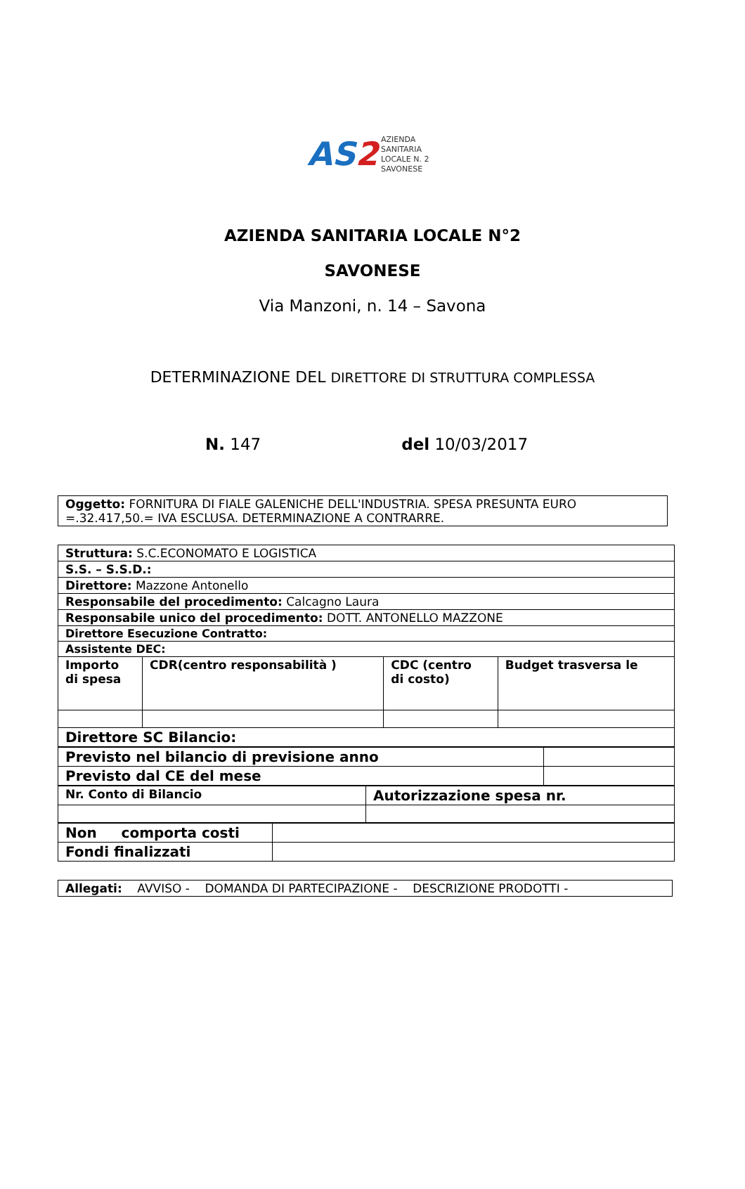AS2
AZIENDA
SANITARIA
LOCALE N. 2
SAVONESE
AZIENDA SANITARIA LOCALE N°2
SAVONESE
Via Manzoni, n. 14 – Savona
DETERMINAZIONE DEL DIRETTORE DI STRUTTURA COMPLESSA
N. 147 del 10/03/2017
| Oggetto: FORNITURA DI FIALE GALENICHE DELL'INDUSTRIA. SPESA PRESUNTA EURO =.32.417,50.= IVA ESCLUSA. DETERMINAZIONE A CONTRARRE. |
| Struttura: S.C.ECONOMATO E LOGISTICA | | | |
| S.S. – S.S.D.: | | | |
| Direttore: Mazzone Antonello | | | |
| Responsabile del procedimento: Calcagno Laura | | | |
| Responsabile unico del procedimento: DOTT. ANTONELLO MAZZONE | | | |
| Direttore Esecuzione Contratto: | | | |
| Assistente DEC: | | | |
| Importo di spesa | CDR(centro responsabilità ) | CDC (centro di costo) | Budget trasversa le |
| Direttore SC Bilancio: | | | |
| Previsto nel bilancio di previsione anno | |
| Previsto dal CE del mese | |
| Nr. Conto di Bilancio | Autorizzazione spesa nr. |
| Non comporta costi | |
| Fondi finalizzati | |
| Allegati: AVVISO - DOMANDA DI PARTECIPAZIONE - DESCRIZIONE PRODOTTI - |